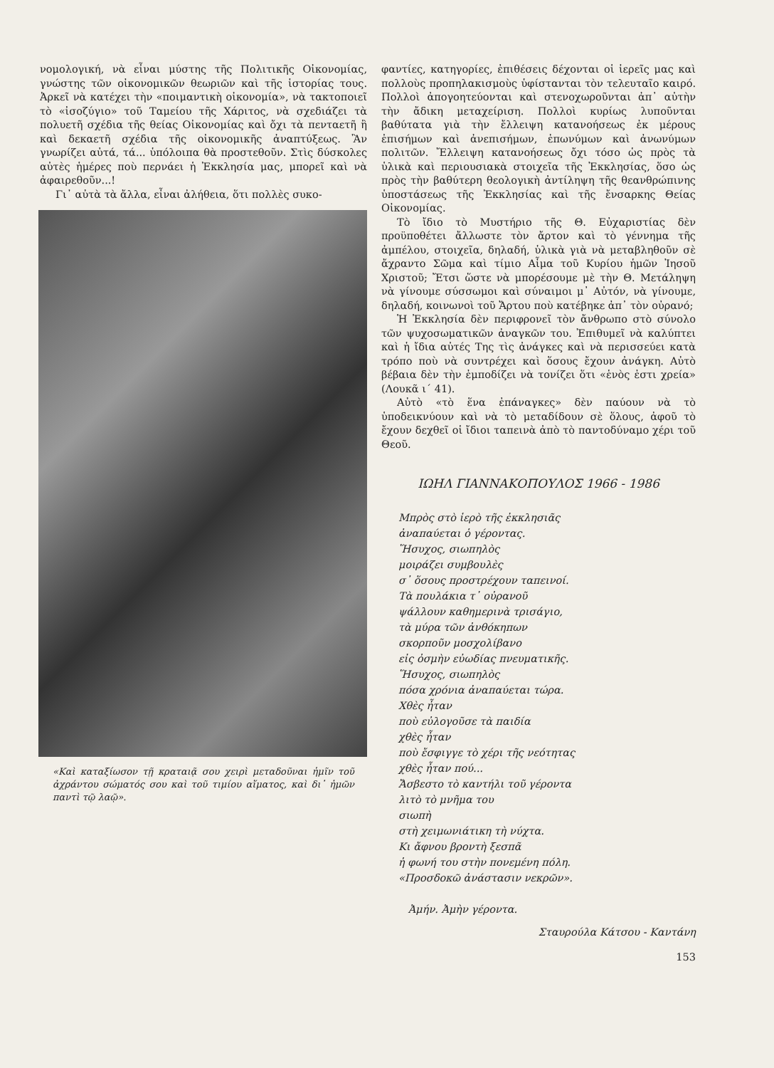νομολογική, νὰ εἶναι μύστης τῆς Πολιτικῆς Οἰκονομίας, γνώστης τῶν οἰκονομικῶν θεωριῶν καὶ τῆς ἱστορίας τους. Ἀρκεῖ νὰ κατέχει τὴν «ποιμαντικὴ οἰκονομία», νὰ τακτοποιεῖ τὸ «ἰσοζύγιο» τοῦ Ταμείου τῆς Χάριτος, νὰ σχεδιάζει τὰ πολυετῆ σχέδια τῆς θείας Οἰκονομίας καὶ ὄχι τὰ πενταετῆ ἢ καὶ δεκαετῆ σχέδια τῆς οἰκονομικῆς ἀναπτύξεως. Ἂν γνωρίζει αὐτά, τά... ὑπόλοιπα θὰ προστεθοῦν. Στὶς δύσκολες αὐτὲς ἡμέρες ποὺ περνάει ἡ Ἐκκλησία μας, μπορεῖ καὶ νὰ ἀφαιρεθοῦν...!
Γι᾽ αὐτὰ τὰ ἄλλα, εἶναι ἀλήθεια, ὅτι πολλὲς συκο-
«Καὶ καταξίωσον τῇ κραταιᾷ σου χειρὶ μεταδοῦναι ἡμῖν τοῦ ἀχράντου σώματός σου καὶ τοῦ τιμίου αἵματος, καὶ δι᾽ ἡμῶν παντὶ τῷ λαῷ».
φαντίες, κατηγορίες, ἐπιθέσεις δέχονται οἱ ἱερεῖς μας καὶ πολλοὺς προπηλακισμοὺς ὑφίστανται τὸν τελευταῖο καιρό. Πολλοὶ ἀπογοητεύονται καὶ στενοχωροῦνται ἀπ᾽ αὐτὴν τὴν ἄδικη μεταχείριση. Πολλοὶ κυρίως λυποῦνται βαθύτατα γιὰ τὴν ἔλλειψη κατανοήσεως ἐκ μέρους ἐπισήμων καὶ ἀνεπισήμων, ἐπωνύμων καὶ ἀνωνύμων πολιτῶν. Ἔλλειψη κατανοήσεως ὄχι τόσο ὡς πρὸς τὰ ὑλικὰ καὶ περιουσιακὰ στοιχεῖα τῆς Ἐκκλησίας, ὅσο ὡς πρὸς τὴν βαθύτερη θεολογικὴ ἀντίληψη τῆς θεανθρώπινης ὑποστάσεως τῆς Ἐκκλησίας καὶ τῆς ἔνσαρκης Θείας Οἰκονομίας.
Τὸ ἴδιο τὸ Μυστήριο τῆς Θ. Εὐχαριστίας δὲν προϋποθέτει ἄλλωστε τὸν ἄρτον καὶ τὸ γέννημα τῆς ἀμπέλου, στοιχεῖα, δηλαδή, ὑλικὰ γιὰ νὰ μεταβληθοῦν σὲ ἄχραντο Σῶμα καὶ τίμιο Αἷμα τοῦ Κυρίου ἡμῶν Ἰησοῦ Χριστοῦ; Ἔτσι ὥστε νὰ μπορέσουμε μὲ τὴν Θ. Μετάληψη νὰ γίνουμε σύσσωμοι καὶ σύναιμοι μ᾽ Αὐτόν, νὰ γίνουμε, δηλαδή, κοινωνοὶ τοῦ Ἄρτου ποὺ κατέβηκε ἀπ᾽ τὸν οὐρανό;
Ἡ Ἐκκλησία δὲν περιφρονεῖ τὸν ἄνθρωπο στὸ σύνολο τῶν ψυχοσωματικῶν ἀναγκῶν του. Ἐπιθυμεῖ νὰ καλύπτει καὶ ἡ ἴδια αὐτές Της τὶς ἀνάγκες καὶ νὰ περισσεύει κατὰ τρόπο ποὺ νὰ συντρέχει καὶ ὅσους ἔχουν ἀνάγκη. Αὐτὸ βέβαια δὲν τὴν ἐμποδίζει νὰ τονίζει ὅτι «ἑνὸς ἐστι χρεία» (Λουκᾶ ι΄ 41).
Αὐτὸ «τὸ ἕνα ἐπάναγκες» δὲν παύουν νὰ τὸ ὑποδεικνύουν καὶ νὰ τὸ μεταδίδουν σὲ ὅλους, ἀφοῦ τὸ ἔχουν δεχθεῖ οἱ ἴδιοι ταπεινὰ ἀπὸ τὸ παντοδύναμο χέρι τοῦ Θεοῦ.
ΙΩΗΛ ΓΙΑΝΝΑΚΟΠΟΥΛΟΣ 1966 - 1986
Μπρὸς στὸ ἱερὸ τῆς ἐκκλησιᾶς
ἀναπαύεται ὁ γέροντας.
Ἥσυχος, σιωπηλὸς
μοιράζει συμβουλὲς
σ᾽ ὅσους προστρέχουν ταπεινοί.
Τὰ πουλάκια τ᾽ οὐρανοῦ
ψάλλουν καθημερινὰ τρισάγιο,
τὰ μύρα τῶν ἀνθόκηπων
σκορποῦν μοσχολίβανο
εἰς ὀσμὴν εὐωδίας πνευματικῆς.
Ἥσυχος, σιωπηλὸς
πόσα χρόνια ἀναπαύεται τώρα.
Χθὲς ἦταν
ποὺ εὐλογοῦσε τὰ παιδία
χθὲς ἦταν
ποὺ ἔσφιγγε τὸ χέρι τῆς νεότητας
χθὲς ἦταν πού...
Ἄσβεστο τὸ καντήλι τοῦ γέροντα
λιτὸ τὸ μνῆμα του
σιωπὴ
στὴ χειμωνιάτικη τὴ νύχτα.
Κι ἄφνου βροντὴ ξεσπᾶ
ἡ φωνή του στὴν πονεμένη πόλη.
«Προσδοκῶ ἀνάστασιν νεκρῶν».
Ἀμήν. Ἀμὴν γέροντα.
Σταυρούλα Κάτσου - Καντάνη
153